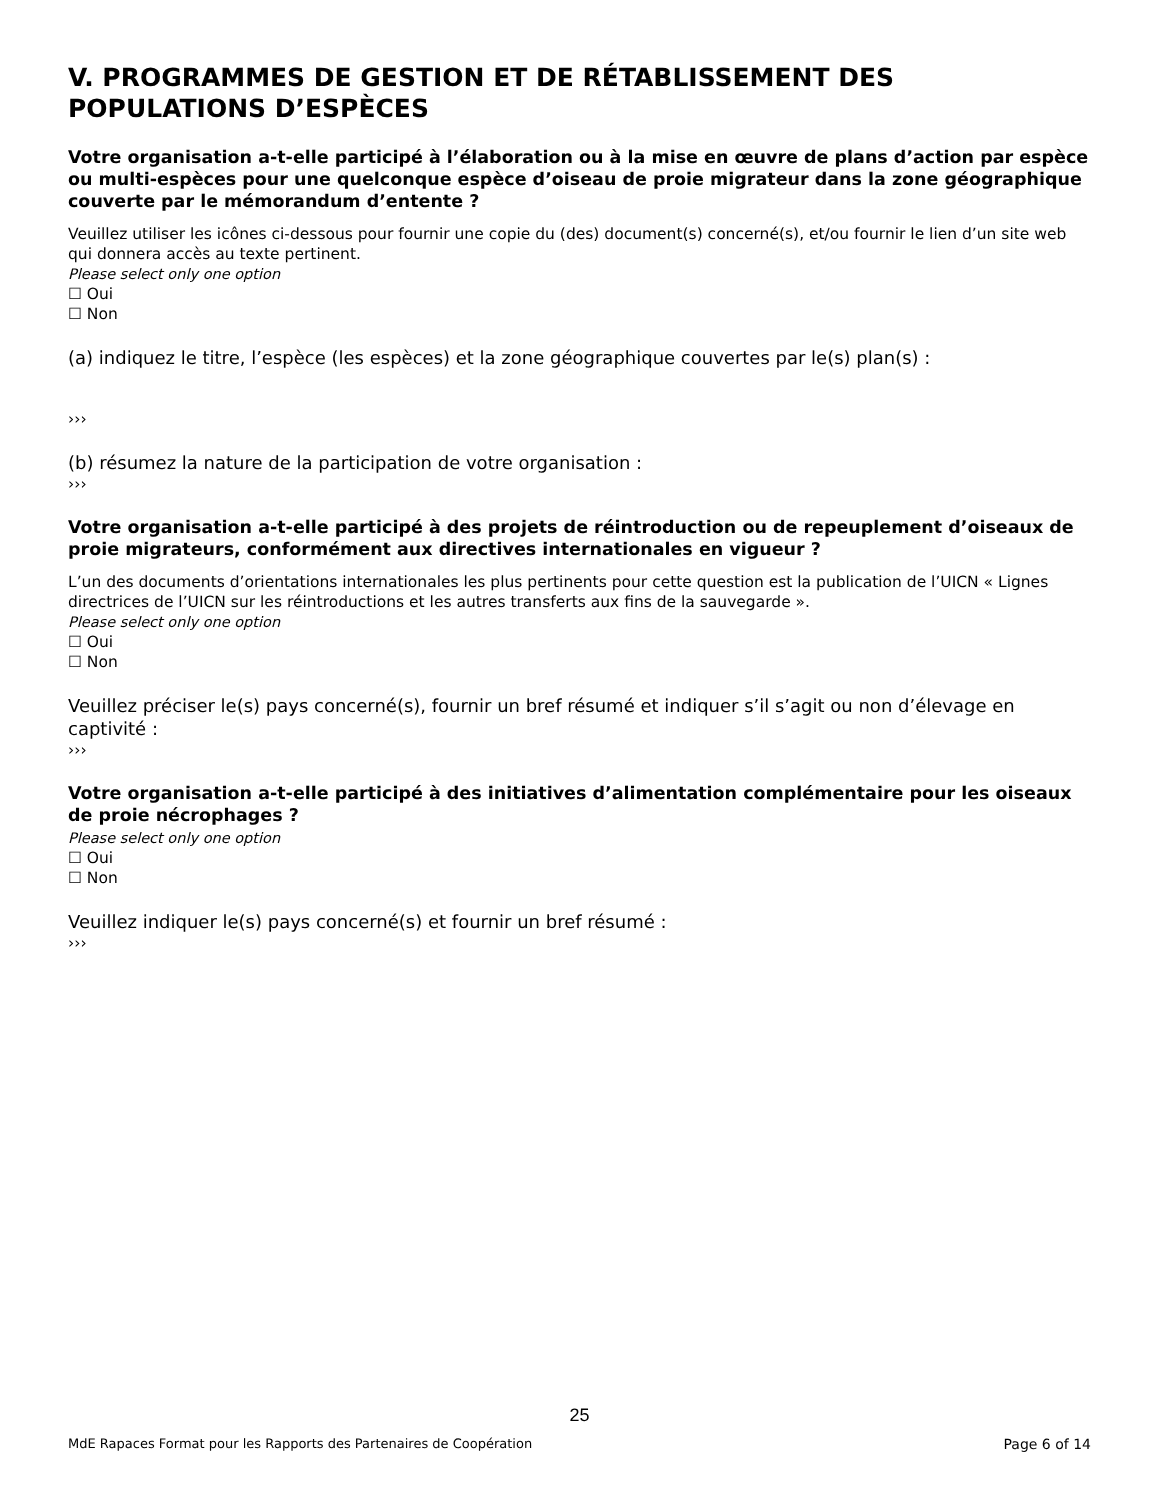V. PROGRAMMES DE GESTION ET DE RÉTABLISSEMENT DES POPULATIONS D’ESPÈCES
Votre organisation a-t-elle participé à l’élaboration ou à la mise en œuvre de plans d’action par espèce ou multi-espèces pour une quelconque espèce d’oiseau de proie migrateur dans la zone géographique couverte par le mémorandum d’entente ?
Veuillez utiliser les icônes ci-dessous pour fournir une copie du (des) document(s) concerné(s), et/ou fournir le lien d’un site web qui donnera accès au texte pertinent.
Please select only one option
☐ Oui
☐ Non
(a) indiquez le titre, l’espèce (les espèces) et la zone géographique couvertes par le(s) plan(s) :
›››
(b) résumez la nature de la participation de votre organisation :
›››
Votre organisation a-t-elle participé à des projets de réintroduction ou de repeuplement d’oiseaux de proie migrateurs, conformément aux directives internationales en vigueur ?
L’un des documents d’orientations internationales les plus pertinents pour cette question est la publication de l’UICN « Lignes directrices de l’UICN sur les réintroductions et les autres transferts aux fins de la sauvegarde ».
Please select only one option
☐ Oui
☐ Non
Veuillez préciser le(s) pays concerné(s), fournir un bref résumé et indiquer s’il s’agit ou non d’élevage en captivité :
›››
Votre organisation a-t-elle participé à des initiatives d’alimentation complémentaire pour les oiseaux de proie nécrophages ?
Please select only one option
☐ Oui
☐ Non
Veuillez indiquer le(s) pays concerné(s) et fournir un bref résumé :
›››
25
MdE Rapaces Format pour les Rapports des Partenaires de Coopération Page 6 of 14